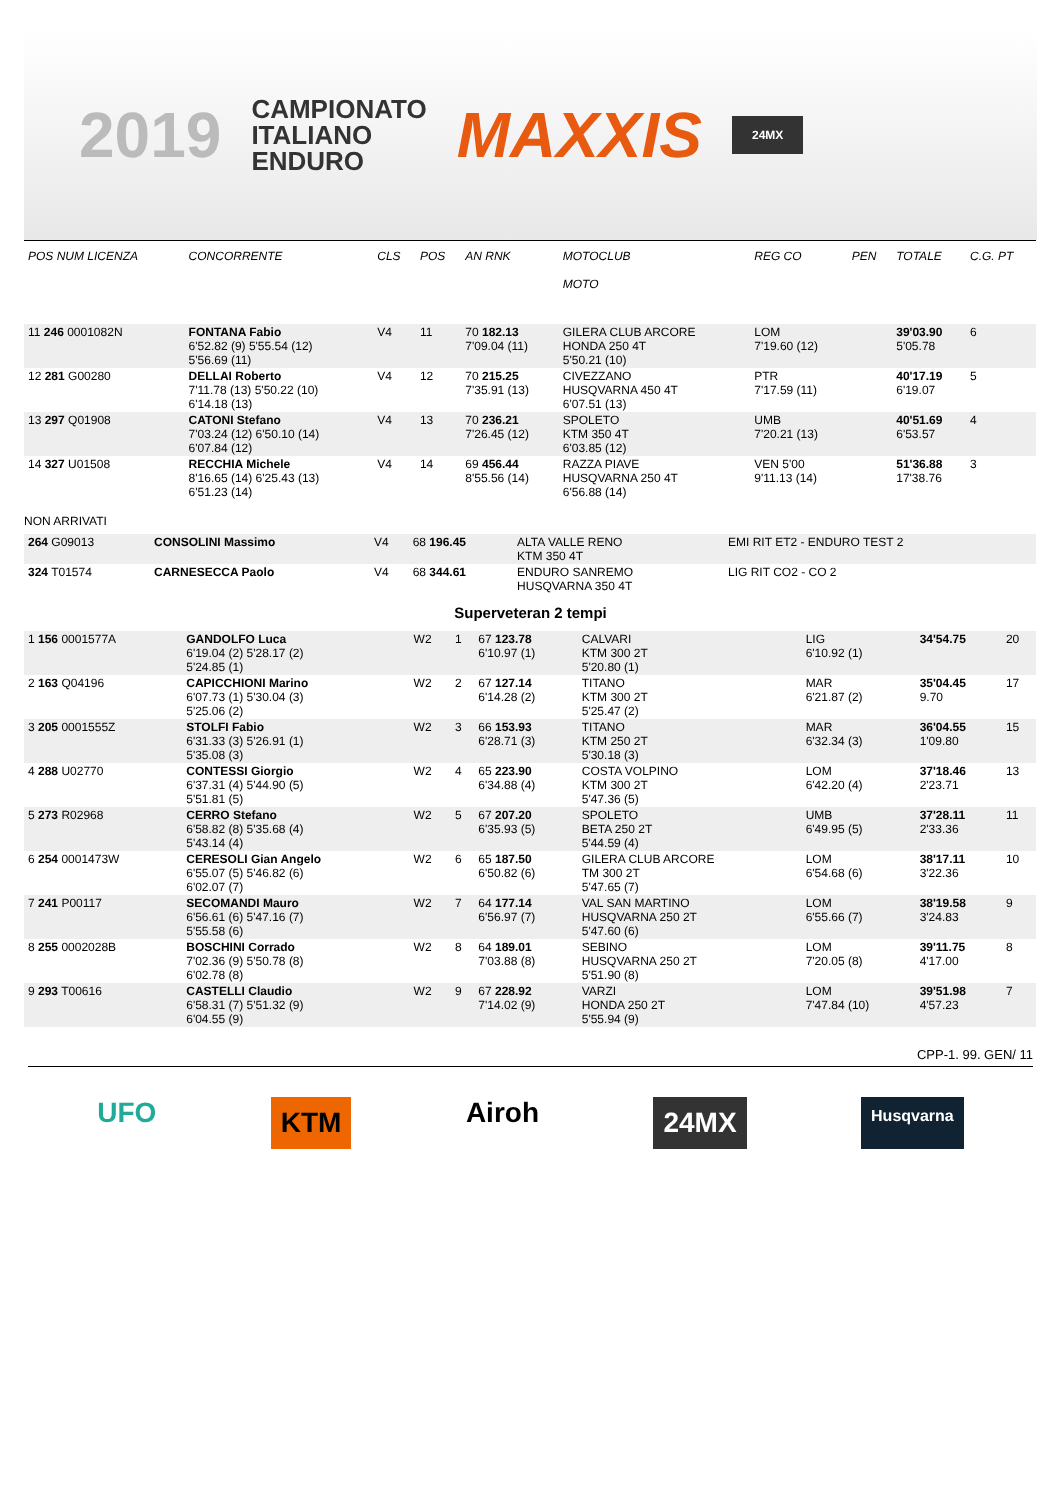2019 CAMPIONATO
ITALIANO
ENDURO MAXXIS 24MX
| POS NUM LICENZA | CONCORRENTE | CLS | POS | AN RNK | MOTOCLUB MOTO | REG CO | PEN | TOTALE | C.G. PT |
| --- | --- | --- | --- | --- | --- | --- | --- | --- | --- |
| 11 246 0001082N | FONTANA Fabio 6'52.82 (9) 5'55.54 (12) 5'56.69 (11) | V4 | 11 | 70 182.13 7'09.04 (11) | GILERA CLUB ARCORE HONDA 250 4T 5'50.21 (10) | LOM 7'19.60 (12) | | 39'03.90 5'05.78 | 6 |
| 12 281 G00280 | DELLAI Roberto 7'11.78 (13) 5'50.22 (10) 6'14.18 (13) | V4 | 12 | 70 215.25 7'35.91 (13) | CIVEZZANO HUSQVARNA 450 4T 6'07.51 (13) | PTR 7'17.59 (11) | | 40'17.19 6'19.07 | 5 |
| 13 297 Q01908 | CATONI Stefano 7'03.24 (12) 6'50.10 (14) 6'07.84 (12) | V4 | 13 | 70 236.21 7'26.45 (12) | SPOLETO KTM 350 4T 6'03.85 (12) | UMB 7'20.21 (13) | | 40'51.69 6'53.57 | 4 |
| 14 327 U01508 | RECCHIA Michele 8'16.65 (14) 6'25.43 (13) 6'51.23 (14) | V4 | 14 | 69 456.44 8'55.56 (14) | RAZZA PIAVE HUSQVARNA 250 4T 6'56.88 (14) | VEN 5'00 9'11.13 (14) | | 51'36.88 17'38.76 | 3 |
NON ARRIVATI
| 264 G09013 | CONSOLINI Massimo | V4 | 68 196.45 | ALTA VALLE RENO KTM 350 4T | EMI RIT ET2 - ENDURO TEST 2 |
| 324 T01574 | CARNESECCA Paolo | V4 | 68 344.61 | ENDURO SANREMO HUSQVARNA 350 4T | LIG RIT CO2 - CO 2 |
Superveteran 2 tempi
| 1 156 0001577A | GANDOLFO Luca 6'19.04 (2) 5'28.17 (2) 5'24.85 (1) | W2 | 1 | 67 123.78 6'10.97 (1) | CALVARI KTM 300 2T 5'20.80 (1) | LIG 6'10.92 (1) | 34'54.75 | 20 |
| 2 163 Q04196 | CAPICCHIONI Marino 6'07.73 (1) 5'30.04 (3) 5'25.06 (2) | W2 | 2 | 67 127.14 6'14.28 (2) | TITANO KTM 300 2T 5'25.47 (2) | MAR 6'21.87 (2) | 35'04.45 9.70 | 17 |
| 3 205 0001555Z | STOLFI Fabio 6'31.33 (3) 5'26.91 (1) 5'35.08 (3) | W2 | 3 | 66 153.93 6'28.71 (3) | TITANO KTM 250 2T 5'30.18 (3) | MAR 6'32.34 (3) | 36'04.55 1'09.80 | 15 |
| 4 288 U02770 | CONTESSI Giorgio 6'37.31 (4) 5'44.90 (5) 5'51.81 (5) | W2 | 4 | 65 223.90 6'34.88 (4) | COSTA VOLPINO KTM 300 2T 5'47.36 (5) | LOM 6'42.20 (4) | 37'18.46 2'23.71 | 13 |
| 5 273 R02968 | CERRO Stefano 6'58.82 (8) 5'35.68 (4) 5'43.14 (4) | W2 | 5 | 67 207.20 6'35.93 (5) | SPOLETO BETA 250 2T 5'44.59 (4) | UMB 6'49.95 (5) | 37'28.11 2'33.36 | 11 |
| 6 254 0001473W | CERESOLI Gian Angelo 6'55.07 (5) 5'46.82 (6) 6'02.07 (7) | W2 | 6 | 65 187.50 6'50.82 (6) | GILERA CLUB ARCORE TM 300 2T 5'47.65 (7) | LOM 6'54.68 (6) | 38'17.11 3'22.36 | 10 |
| 7 241 P00117 | SECOMANDI Mauro 6'56.61 (6) 5'47.16 (7) 5'55.58 (6) | W2 | 7 | 64 177.14 6'56.97 (7) | VAL SAN MARTINO HUSQVARNA 250 2T 5'47.60 (6) | LOM 6'55.66 (7) | 38'19.58 3'24.83 | 9 |
| 8 255 0002028B | BOSCHINI Corrado 7'02.36 (9) 5'50.78 (8) 6'02.78 (8) | W2 | 8 | 64 189.01 7'03.88 (8) | SEBINO HUSQVARNA 250 2T 5'51.90 (8) | LOM 7'20.05 (8) | 39'11.75 4'17.00 | 8 |
| 9 293 T00616 | CASTELLI Claudio 6'58.31 (7) 5'51.32 (9) 6'04.55 (9) | W2 | 9 | 67 228.92 7'14.02 (9) | VARZI HONDA 250 2T 5'55.94 (9) | LOM 7'47.84 (10) | 39'51.98 4'57.23 | 7 |
CPP-1. 99. GEN/ 11
UFO KTM Airoh 24MX Husqvarna